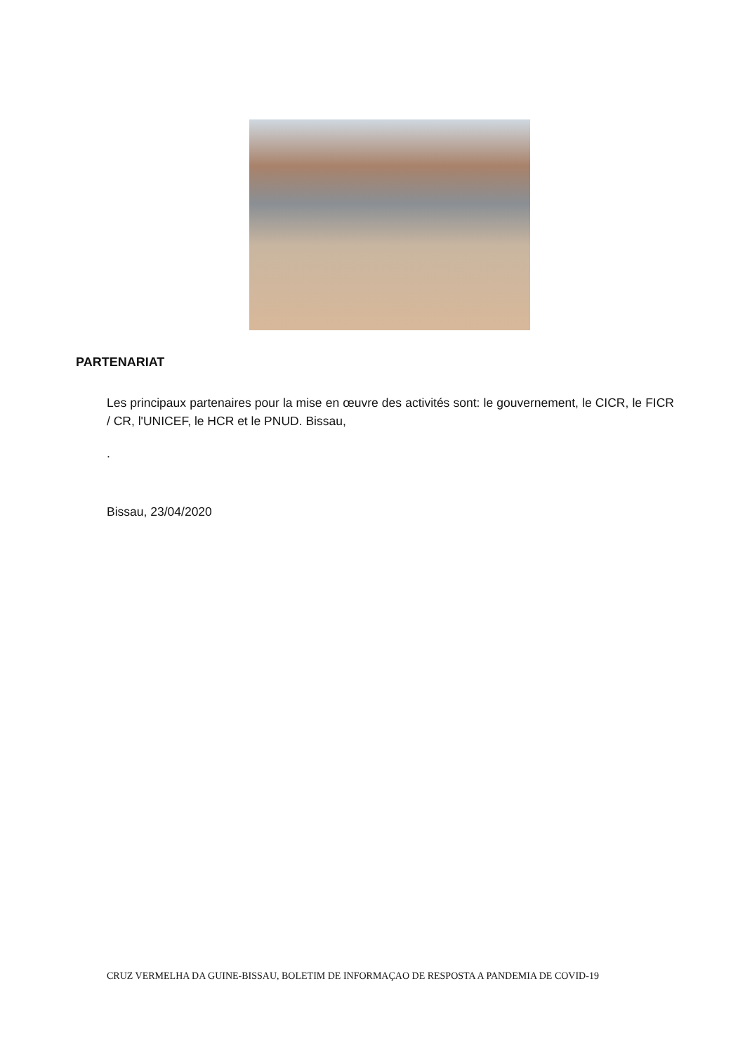PARTENARIAT
Les principaux partenaires pour la mise en œuvre des activités sont: le gouvernement, le CICR, le FICR / CR, l'UNICEF, le HCR et le PNUD. Bissau,
.
Bissau, 23/04/2020
CRUZ VERMELHA DA GUINE-BISSAU, BOLETIM DE INFORMAÇAO DE RESPOSTA A PANDEMIA DE COVID-19